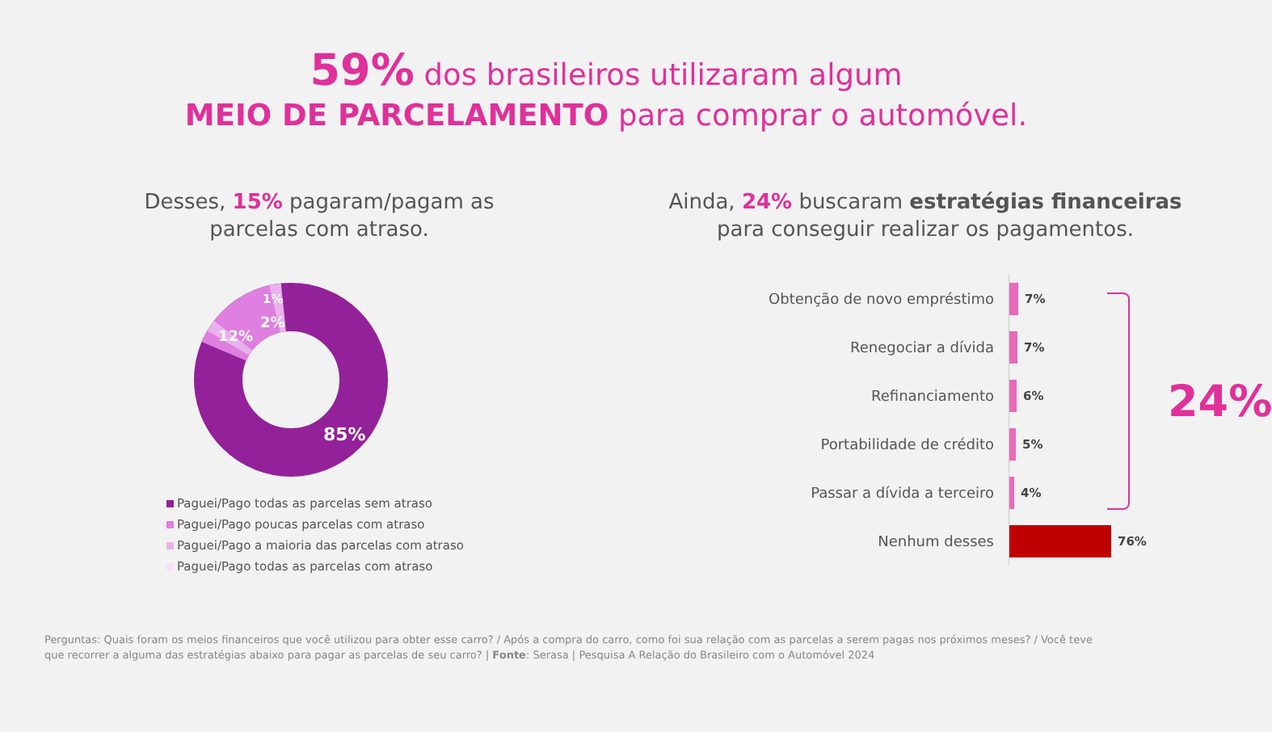59% dos brasileiros utilizaram algum
MEIO DE PARCELAMENTO para comprar o automóvel.
Desses, 15% pagaram/pagam as
parcelas com atraso.
85%
12%
2%
1%
Paguei/Pago todas as parcelas sem atraso
Paguei/Pago poucas parcelas com atraso
Paguei/Pago a maioria das parcelas com atraso
Paguei/Pago todas as parcelas com atraso
Ainda, 24% buscaram estratégias financeiras
para conseguir realizar os pagamentos.
24%
Obtenção de novo empréstimo
7%
Renegociar a dívida
7%
Refinanciamento
6%
Portabilidade de crédito
5%
Passar a dívida a terceiro
4%
Nenhum desses
76%
Perguntas: Quais foram os meios financeiros que você utilizou para obter esse carro? / Após a compra do carro, como foi sua relação com as parcelas a serem pagas nos próximos meses? / Você teve que recorrer a alguma das estratégias abaixo para pagar as parcelas de seu carro? | Fonte: Serasa | Pesquisa A Relação do Brasileiro com o Automóvel 2024